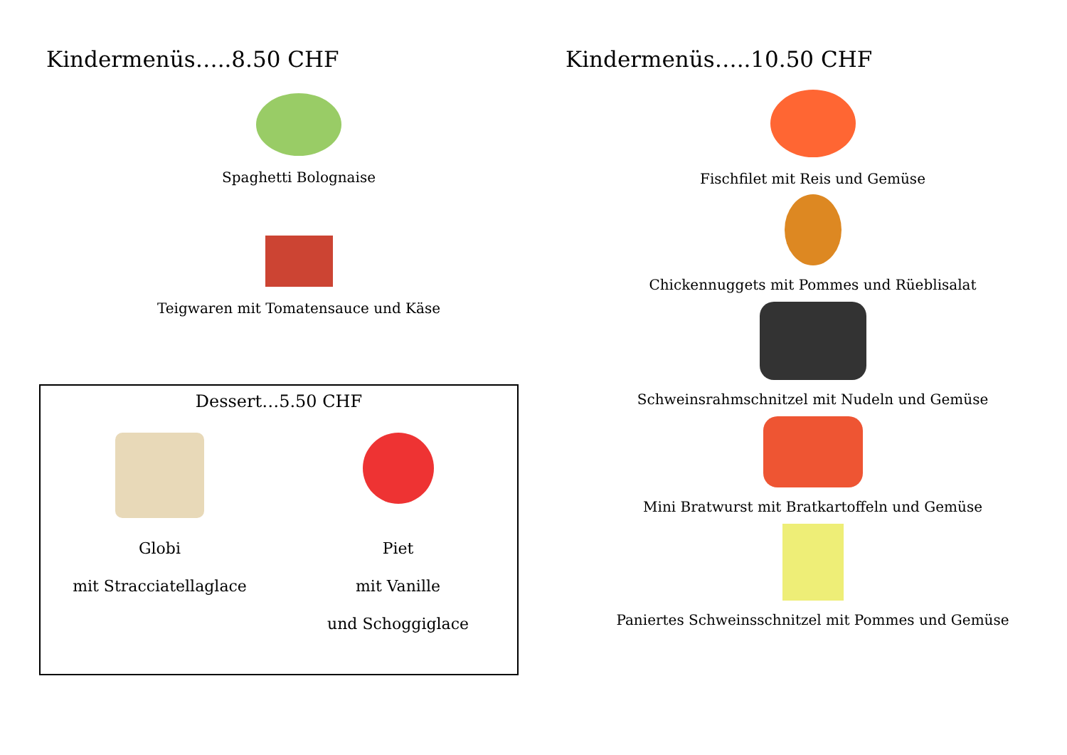Kindermenüs…..8.50 CHF
Spaghetti Bolognaise
Teigwaren mit Tomatensauce und Käse
Dessert…5.50 CHF
Globi
mit Stracciatellaglace
Piet
mit Vanille
und Schoggiglace
Kindermenüs…..10.50 CHF
Fischfilet mit Reis und Gemüse
Chickennuggets mit Pommes und Rüeblisalat
Schweinsrahmschnitzel mit Nudeln und Gemüse
Mini Bratwurst mit Bratkartoffeln und Gemüse
Paniertes Schweinsschnitzel mit Pommes und Gemüse